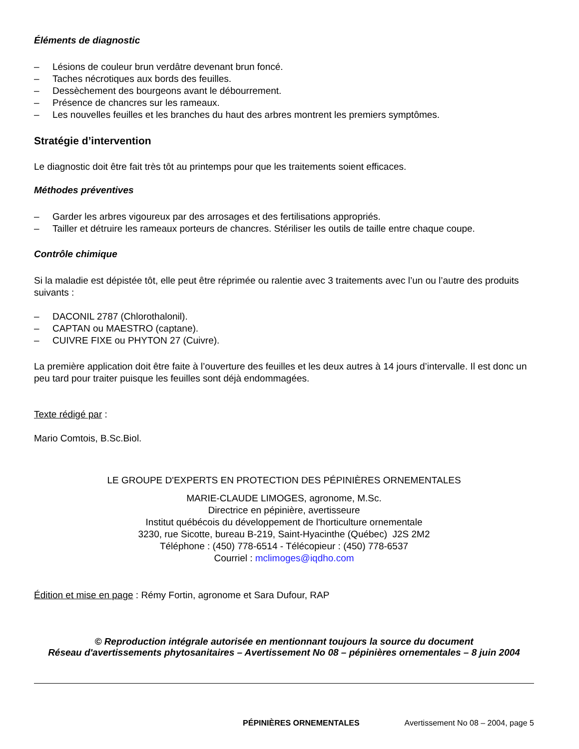Éléments de diagnostic
– Lésions de couleur brun verdâtre devenant brun foncé.
– Taches nécrotiques aux bords des feuilles.
– Dessèchement des bourgeons avant le débourrement.
– Présence de chancres sur les rameaux.
– Les nouvelles feuilles et les branches du haut des arbres montrent les premiers symptômes.
Stratégie d’intervention
Le diagnostic doit être fait très tôt au printemps pour que les traitements soient efficaces.
Méthodes préventives
– Garder les arbres vigoureux par des arrosages et des fertilisations appropriés.
– Tailler et détruire les rameaux porteurs de chancres. Stériliser les outils de taille entre chaque coupe.
Contrôle chimique
Si la maladie est dépistée tôt, elle peut être réprimée ou ralentie avec 3 traitements avec l’un ou l’autre des produits suivants :
– DACONIL 2787 (Chlorothalonil).
– CAPTAN ou MAESTRO (captane).
– CUIVRE FIXE ou PHYTON 27 (Cuivre).
La première application doit être faite à l’ouverture des feuilles et les deux autres à 14 jours d’intervalle. Il est donc un peu tard pour traiter puisque les feuilles sont déjà endommagées.
Texte rédigé par :
Mario Comtois, B.Sc.Biol.
LE GROUPE D'EXPERTS EN PROTECTION DES PÉPINIÈRES ORNEMENTALES
MARIE-CLAUDE LIMOGES, agronome, M.Sc.
Directrice en pépinière, avertisseure
Institut québécois du développement de l'horticulture ornementale
3230, rue Sicotte, bureau B-219, Saint-Hyacinthe (Québec) J2S 2M2
Téléphone : (450) 778-6514 - Télécopieur : (450) 778-6537
Courriel : mclimoges@iqdho.com
Édition et mise en page : Rémy Fortin, agronome et Sara Dufour, RAP
© Reproduction intégrale autorisée en mentionnant toujours la source du document
Réseau d'avertissements phytosanitaires – Avertissement No 08 – pépinières ornementales – 8 juin 2004
PÉPINIÈRES ORNEMENTALES Avertissement No 08 – 2004, page 5